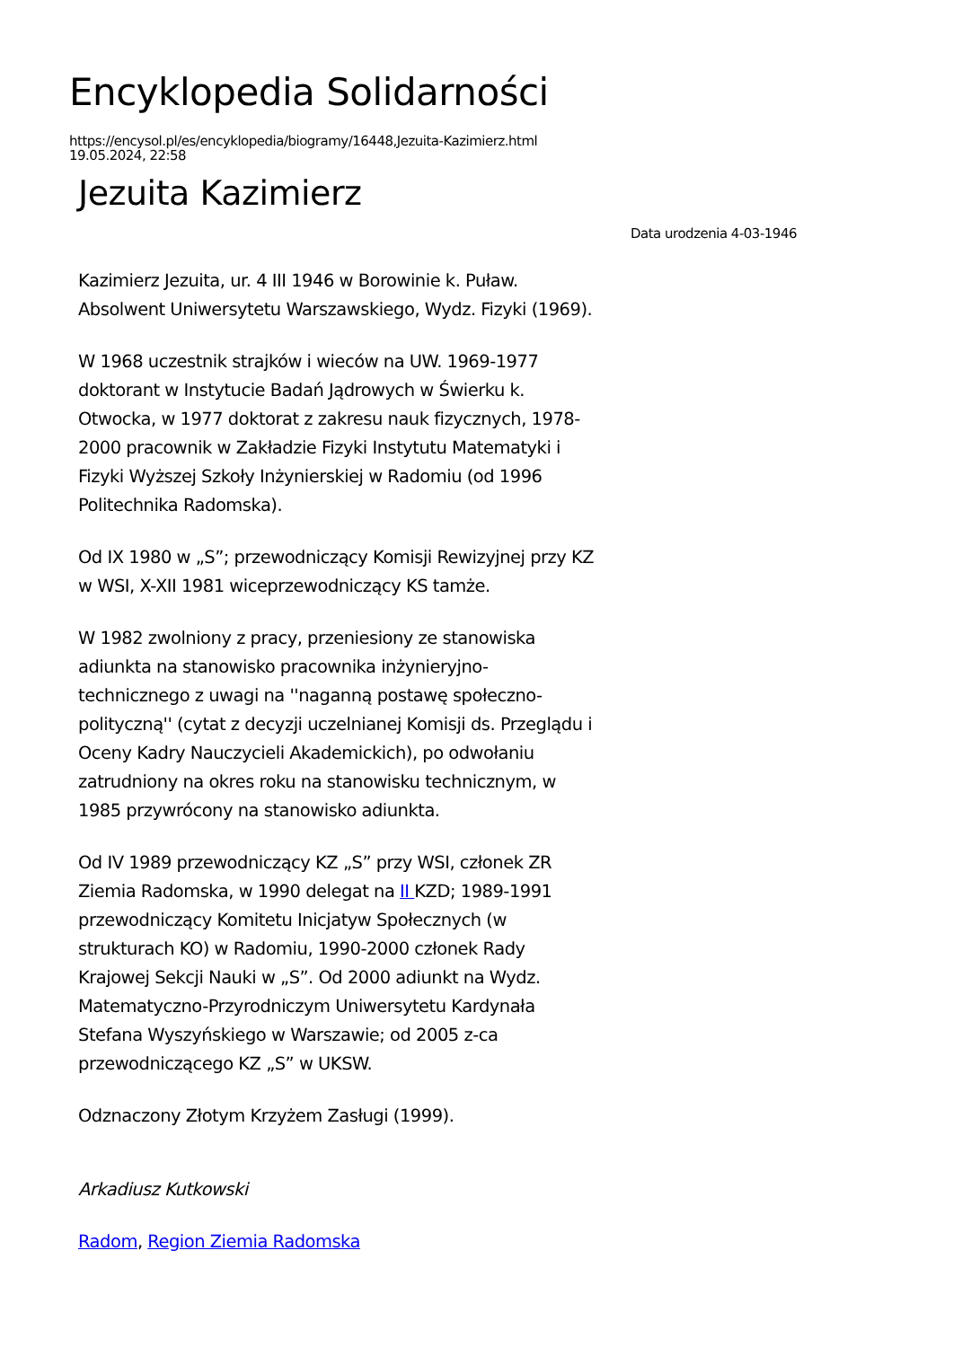Encyklopedia Solidarności
https://encysol.pl/es/encyklopedia/biogramy/16448,Jezuita-Kazimierz.html
19.05.2024, 22:58
Jezuita Kazimierz
Data urodzenia 4-03-1946
Kazimierz Jezuita, ur. 4 III 1946 w Borowinie k. Puław. Absolwent Uniwersytetu Warszawskiego, Wydz. Fizyki (1969).
W 1968 uczestnik strajków i wieców na UW. 1969-1977 doktorant w Instytucie Badań Jądrowych w Świerku k. Otwocka, w 1977 doktorat z zakresu nauk fizycznych, 1978-2000 pracownik w Zakładzie Fizyki Instytutu Matematyki i Fizyki Wyższej Szkoły Inżynierskiej w Radomiu (od 1996 Politechnika Radomska).
Od IX 1980 w „S”; przewodniczący Komisji Rewizyjnej przy KZ w WSI, X-XII 1981 wiceprzewodniczący KS tamże.
W 1982 zwolniony z pracy, przeniesiony ze stanowiska adiunkta na stanowisko pracownika inżynieryjno-technicznego z uwagi na ''naganną postawę społeczno-polityczną'' (cytat z decyzji uczelnianej Komisji ds. Przeglądu i Oceny Kadry Nauczycieli Akademickich), po odwołaniu zatrudniony na okres roku na stanowisku technicznym, w 1985 przywrócony na stanowisko adiunkta.
Od IV 1989 przewodniczący KZ „S” przy WSI, członek ZR Ziemia Radomska, w 1990 delegat na II KZD; 1989-1991 przewodniczący Komitetu Inicjatyw Społecznych (w strukturach KO) w Radomiu, 1990-2000 członek Rady Krajowej Sekcji Nauki w „S”. Od 2000 adiunkt na Wydz. Matematyczno-Przyrodniczym Uniwersytetu Kardynała Stefana Wyszyńskiego w Warszawie; od 2005 z-ca przewodniczącego KZ „S” w UKSW.
Odznaczony Złotym Krzyżem Zasługi (1999).
Arkadiusz Kutkowski
Radom, Region Ziemia Radomska